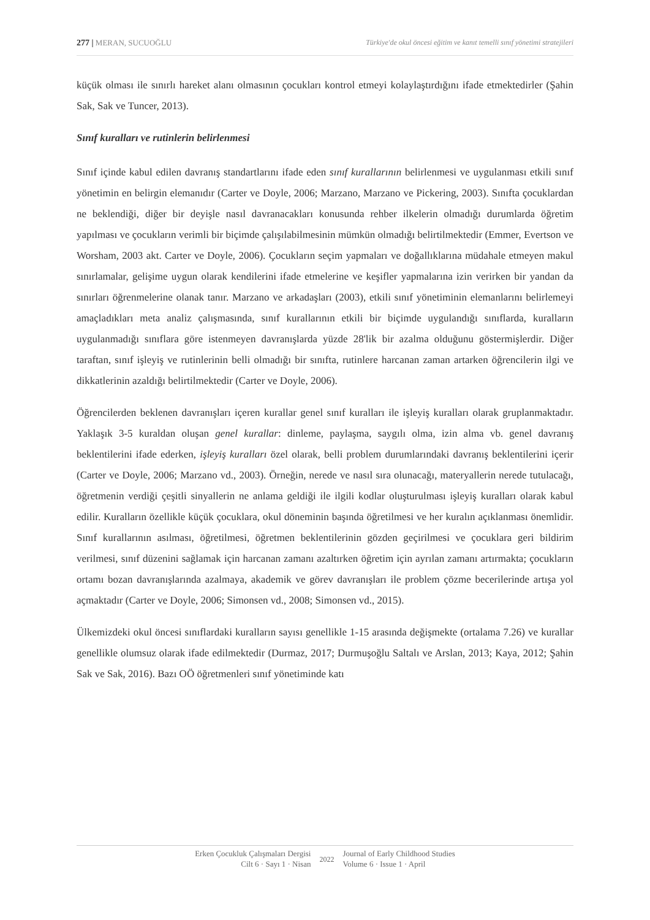277 | MERAN, SUCUOĞLU Türkiye'de okul öncesi eğitim ve kanıt temelli sınıf yönetimi stratejileri
küçük olması ile sınırlı hareket alanı olmasının çocukları kontrol etmeyi kolaylaştırdığını ifade etmektedirler (Şahin Sak, Sak ve Tuncer, 2013).
Sınıf kuralları ve rutinlerin belirlenmesi
Sınıf içinde kabul edilen davranış standartlarını ifade eden sınıf kurallarının belirlenmesi ve uygulanması etkili sınıf yönetimin en belirgin elemanıdır (Carter ve Doyle, 2006; Marzano, Marzano ve Pickering, 2003). Sınıfta çocuklardan ne beklendiği, diğer bir deyişle nasıl davranacakları konusunda rehber ilkelerin olmadığı durumlarda öğretim yapılması ve çocukların verimli bir biçimde çalışılabilmesinin mümkün olmadığı belirtilmektedir (Emmer, Evertson ve Worsham, 2003 akt. Carter ve Doyle, 2006). Çocukların seçim yapmaları ve doğallıklarına müdahale etmeyen makul sınırlamalar, gelişime uygun olarak kendilerini ifade etmelerine ve keşifler yapmalarına izin verirken bir yandan da sınırları öğrenmelerine olanak tanır. Marzano ve arkadaşları (2003), etkili sınıf yönetiminin elemanlarını belirlemeyi amaçladıkları meta analiz çalışmasında, sınıf kurallarının etkili bir biçimde uygulandığı sınıflarda, kuralların uygulanmadığı sınıflara göre istenmeyen davranışlarda yüzde 28'lik bir azalma olduğunu göstermişlerdir. Diğer taraftan, sınıf işleyiş ve rutinlerinin belli olmadığı bir sınıfta, rutinlere harcanan zaman artarken öğrencilerin ilgi ve dikkatlerinin azaldığı belirtilmektedir (Carter ve Doyle, 2006).
Öğrencilerden beklenen davranışları içeren kurallar genel sınıf kuralları ile işleyiş kuralları olarak gruplanmaktadır. Yaklaşık 3-5 kuraldan oluşan genel kurallar: dinleme, paylaşma, saygılı olma, izin alma vb. genel davranış beklentilerini ifade ederken, işleyiş kuralları özel olarak, belli problem durumlarındaki davranış beklentilerini içerir (Carter ve Doyle, 2006; Marzano vd., 2003). Örneğin, nerede ve nasıl sıra olunacağı, materyallerin nerede tutulacağı, öğretmenin verdiği çeşitli sinyallerin ne anlama geldiği ile ilgili kodlar oluşturulması işleyiş kuralları olarak kabul edilir. Kuralların özellikle küçük çocuklara, okul döneminin başında öğretilmesi ve her kuralın açıklanması önemlidir. Sınıf kurallarının asılması, öğretilmesi, öğretmen beklentilerinin gözden geçirilmesi ve çocuklara geri bildirim verilmesi, sınıf düzenini sağlamak için harcanan zamanı azaltırken öğretim için ayrılan zamanı artırmakta; çocukların ortamı bozan davranışlarında azalmaya, akademik ve görev davranışları ile problem çözme becerilerinde artışa yol açmaktadır (Carter ve Doyle, 2006; Simonsen vd., 2008; Simonsen vd., 2015).
Ülkemizdeki okul öncesi sınıflardaki kuralların sayısı genellikle 1-15 arasında değişmekte (ortalama 7.26) ve kurallar genellikle olumsuz olarak ifade edilmektedir (Durmaz, 2017; Durmuşoğlu Saltalı ve Arslan, 2013; Kaya, 2012; Şahin Sak ve Sak, 2016). Bazı OÖ öğretmenleri sınıf yönetiminde katı
Erken Çocukluk Çalışmaları Dergisi
Cilt 6 · Sayı 1 · Nisan
2022
Journal of Early Childhood Studies
Volume 6 · Issue 1 · April